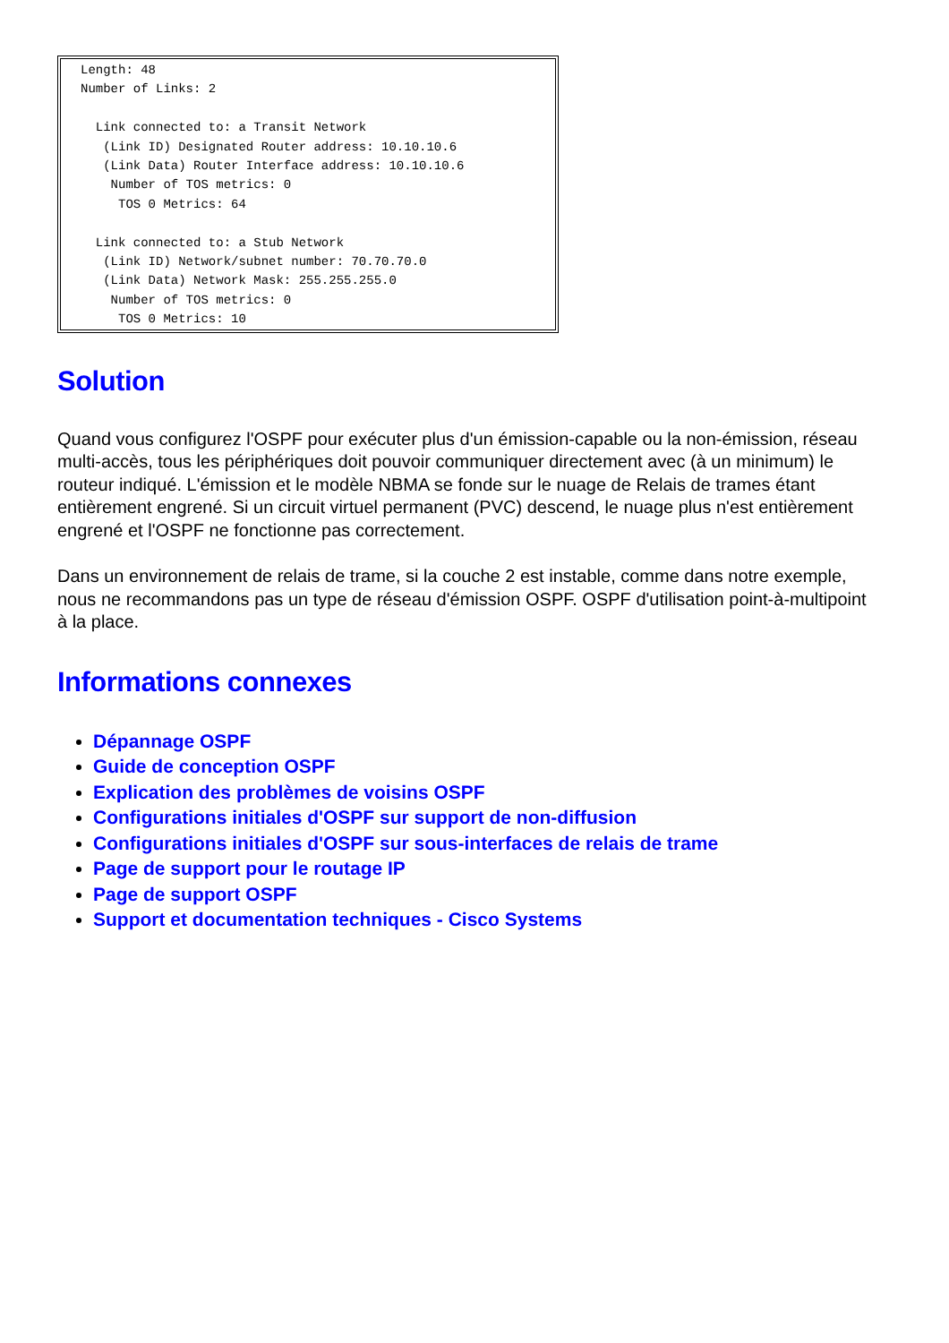Length: 48
Number of Links: 2

  Link connected to: a Transit Network
   (Link ID) Designated Router address: 10.10.10.6
   (Link Data) Router Interface address: 10.10.10.6
    Number of TOS metrics: 0
     TOS 0 Metrics: 64

  Link connected to: a Stub Network
   (Link ID) Network/subnet number: 70.70.70.0
   (Link Data) Network Mask: 255.255.255.0
    Number of TOS metrics: 0
     TOS 0 Metrics: 10
Solution
Quand vous configurez l'OSPF pour exécuter plus d'un émission-capable ou la non-émission, réseau multi-accès, tous les périphériques doit pouvoir communiquer directement avec (à un minimum) le routeur indiqué. L'émission et le modèle NBMA se fonde sur le nuage de Relais de trames étant entièrement engrené. Si un circuit virtuel permanent (PVC) descend, le nuage plus n'est entièrement engrené et l'OSPF ne fonctionne pas correctement.
Dans un environnement de relais de trame, si la couche 2 est instable, comme dans notre exemple, nous ne recommandons pas un type de réseau d'émission OSPF. OSPF d'utilisation point-à-multipoint à la place.
Informations connexes
Dépannage OSPF
Guide de conception OSPF
Explication des problèmes de voisins OSPF
Configurations initiales d'OSPF sur support de non-diffusion
Configurations initiales d'OSPF sur sous-interfaces de relais de trame
Page de support pour le routage IP
Page de support OSPF
Support et documentation techniques - Cisco Systems